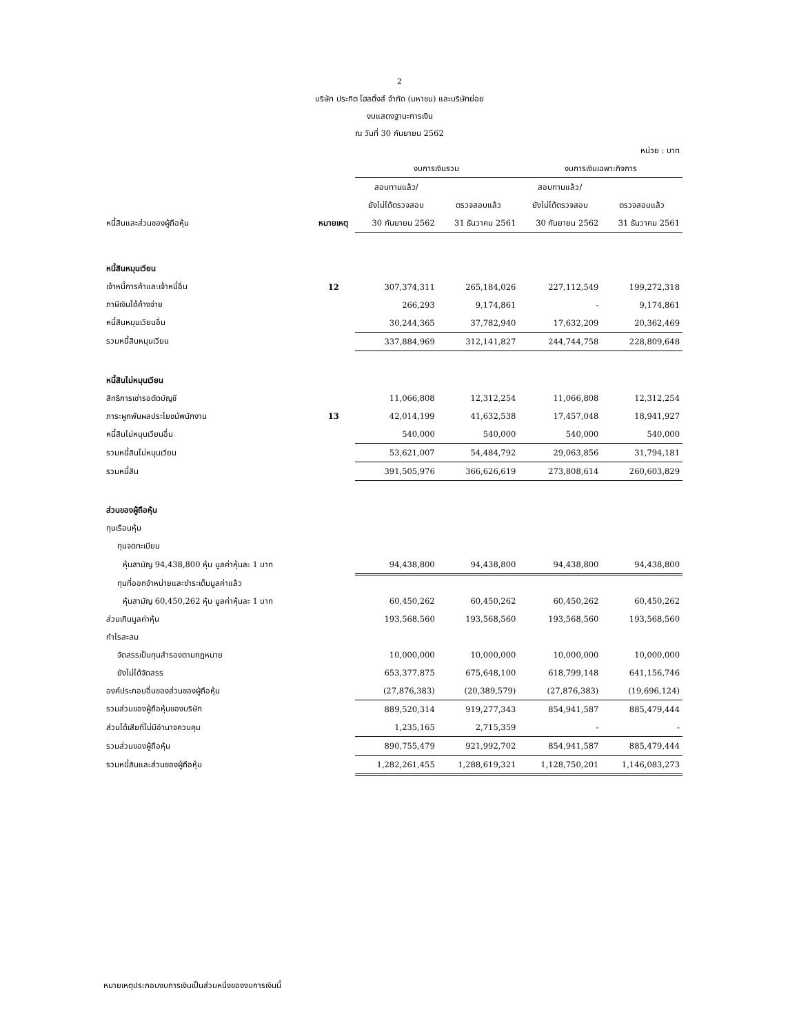2
บริษัท ประกิต โฮลดิ้งส์ จำกัด (มหาชน) และบริษัทย่อย
งบแสดงฐานะการเงิน
ณ วันที่ 30 กันยายน 2562
| หน่วย : บาท | | | | | |
| | | งบการเงินรวม | | งบการเงินเฉพาะกิจการ | |
| | | สอบทานแล้ว/ | | สอบทานแล้ว/ | |
| | | ยังไม่ได้ตรวจสอบ | ตรวจสอบแล้ว | ยังไม่ได้ตรวจสอบ | ตรวจสอบแล้ว |
| หนี้สินและส่วนของผู้ถือหุ้น | หมายเหตุ | 30 กันยายน 2562 | 31 ธันวาคม 2561 | 30 กันยายน 2562 | 31 ธันวาคม 2561 |
| หนี้สินหมุนเวียน | | | | | |
| เจ้าหนี้การค้าและเจ้าหนี้อื่น | 12 | 307,374,311 | 265,184,026 | 227,112,549 | 199,272,318 |
| ภาษีเงินได้ค้างจ่าย | | 266,293 | 9,174,861 | - | 9,174,861 |
| หนี้สินหมุนเวียนอื่น | | 30,244,365 | 37,782,940 | 17,632,209 | 20,362,469 |
| รวมหนี้สินหมุนเวียน | | 337,884,969 | 312,141,827 | 244,744,758 | 228,809,648 |
| หนี้สินไม่หมุนเวียน | | | | | |
| สิทธิการเช่ารอตัดบัญชี | | 11,066,808 | 12,312,254 | 11,066,808 | 12,312,254 |
| ภาระผูกพันผลประโยชน์พนักงาน | 13 | 42,014,199 | 41,632,538 | 17,457,048 | 18,941,927 |
| หนี้สินไม่หมุนเวียนอื่น | | 540,000 | 540,000 | 540,000 | 540,000 |
| รวมหนี้สินไม่หมุนเวียน | | 53,621,007 | 54,484,792 | 29,063,856 | 31,794,181 |
| รวมหนี้สิน | | 391,505,976 | 366,626,619 | 273,808,614 | 260,603,829 |
| ส่วนของผู้ถือหุ้น | | | | | |
| ทุนเรือนหุ้น | | | | | |
| ทุนจดทะเบียน | | | | | |
| หุ้นสามัญ 94,438,800 หุ้น มูลค่าหุ้นละ 1 บาท | | 94,438,800 | 94,438,800 | 94,438,800 | 94,438,800 |
| ทุนที่ออกจำหน่ายและชำระเต็มมูลค่าแล้ว | | | | | |
| หุ้นสามัญ 60,450,262 หุ้น มูลค่าหุ้นละ 1 บาท | | 60,450,262 | 60,450,262 | 60,450,262 | 60,450,262 |
| ส่วนเกินมูลค่าหุ้น | | 193,568,560 | 193,568,560 | 193,568,560 | 193,568,560 |
| กำไรสะสม | | | | | |
| จัดสรรเป็นทุนสำรองตามกฎหมาย | | 10,000,000 | 10,000,000 | 10,000,000 | 10,000,000 |
| ยังไม่ได้จัดสรร | | 653,377,875 | 675,648,100 | 618,799,148 | 641,156,746 |
| องค์ประกอบอื่นของส่วนของผู้ถือหุ้น | | (27,876,383) | (20,389,579) | (27,876,383) | (19,696,124) |
| รวมส่วนของผู้ถือหุ้นของบริษัท | | 889,520,314 | 919,277,343 | 854,941,587 | 885,479,444 |
| ส่วนได้เสียที่ไม่มีอำนาจควบคุม | | 1,235,165 | 2,715,359 | - | - |
| รวมส่วนของผู้ถือหุ้น | | 890,755,479 | 921,992,702 | 854,941,587 | 885,479,444 |
| รวมหนี้สินและส่วนของผู้ถือหุ้น | | 1,282,261,455 | 1,288,619,321 | 1,128,750,201 | 1,146,083,273 |
หมายเหตุประกอบงบการเงินเป็นส่วนหนึ่งของงบการเงินนี้